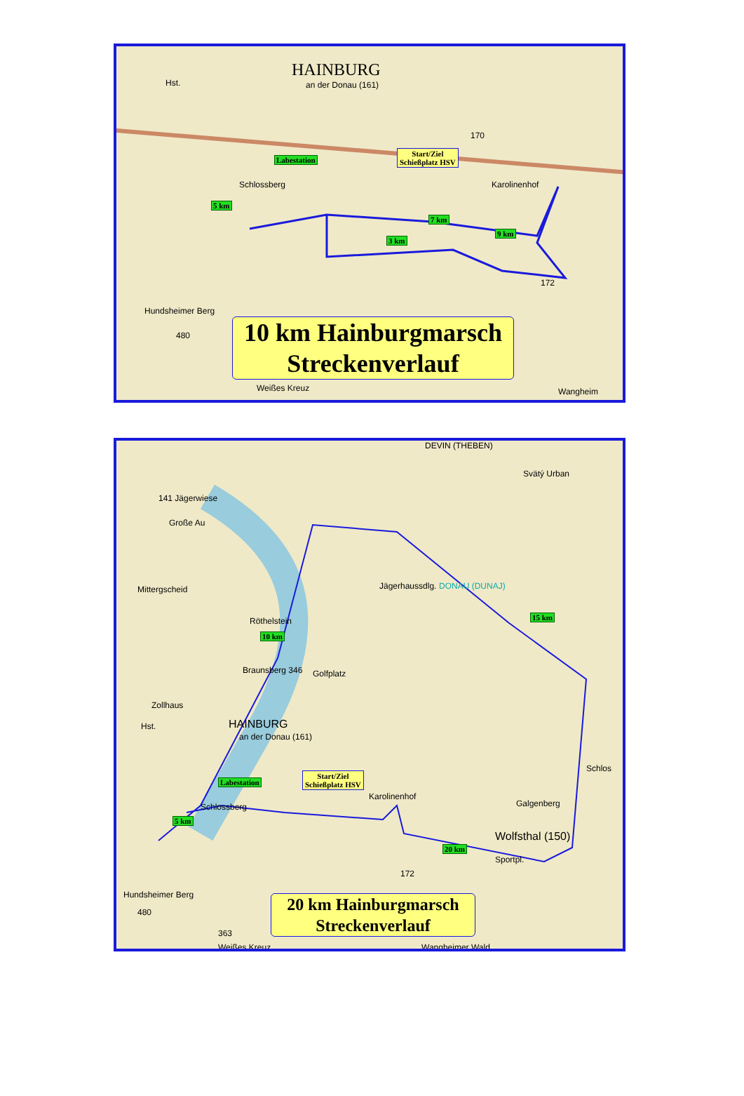HAINBURG
an der Donau (161)
Hst.
Labestation
Schlossberg
Start/Ziel
Schießplatz HSV
Karolinenhof
5 km
7 km
3 km
9 km
170
172
Hundsheimer Berg
480
Weißes Kreuz Wangheim
10 km Hainburgmarsch
Streckenverlauf
DEVIN (THEBEN)
Svätý Urban
141 Jägerwiese
Große Au
Mittergscheid DONAU (DUNAJ)
Jägerhaussdlg.
Röthelstein
10 km
15 km
Braunsberg 346 Golfplatz
Zollhaus
HAINBURG
an der Donau (161)
Hst.
Schlos
Labestation
Start/Ziel
Schießplatz HSV
Karolinenhof
Galgenberg
5 km
Schlossberg
Wolfsthal (150)
20 km
Sportpl.
172
Hundsheimer Berg
480
363
Weißes Kreuz Wangheimer Wald
20 km Hainburgmarsch
Streckenverlauf